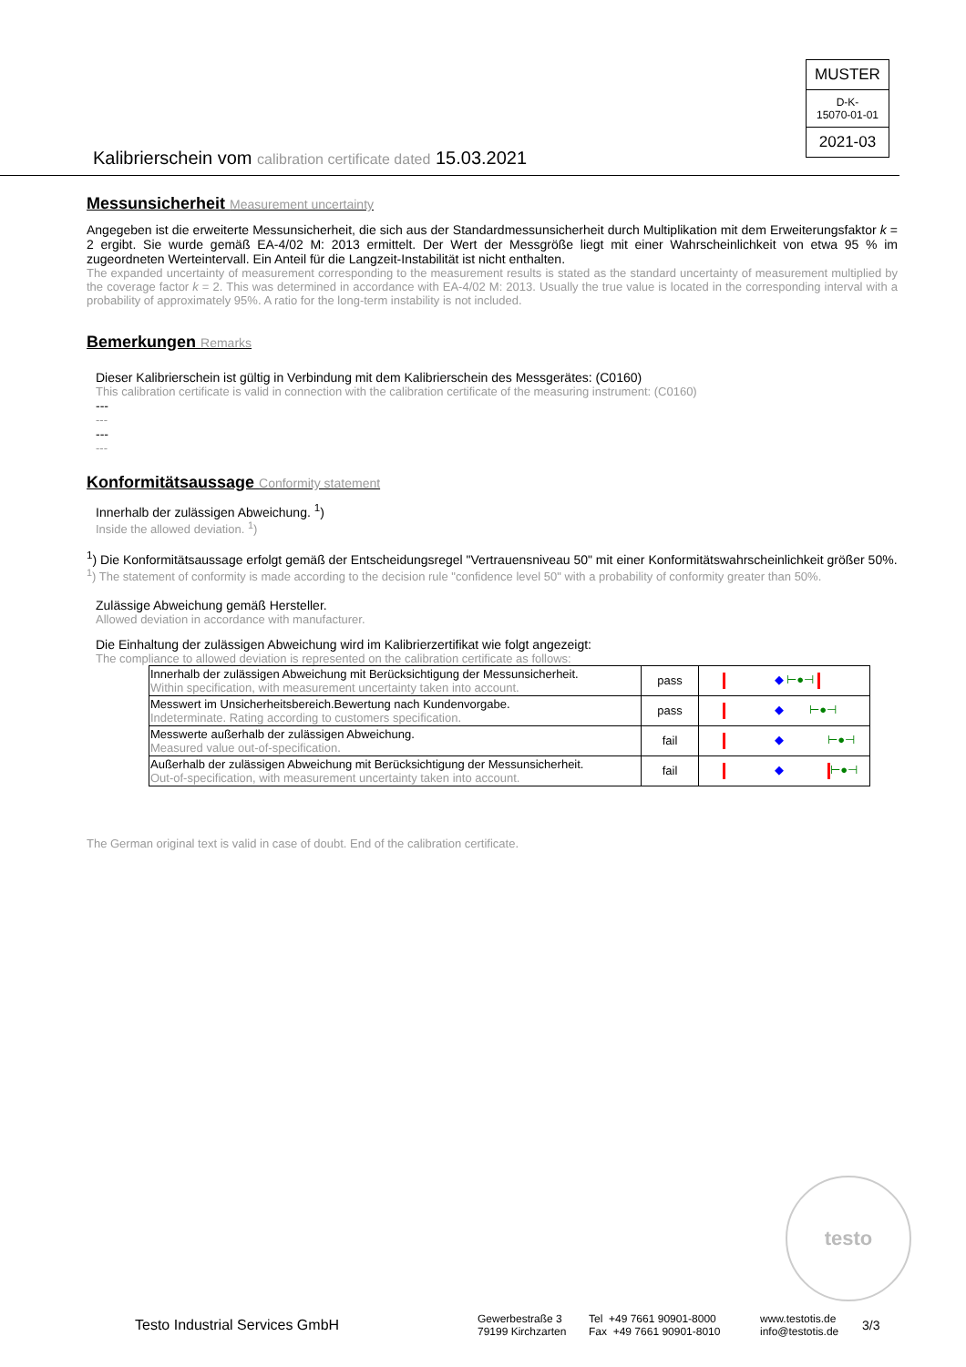MUSTER
D-K-
15070-01-01
2021-03
Kalibrierschein vom calibration certificate dated 15.03.2021
Messunsicherheit Measurement uncertainty
Angegeben ist die erweiterte Messunsicherheit, die sich aus der Standardmessunsicherheit durch Multiplikation mit dem Erweiterungsfaktor k = 2 ergibt. Sie wurde gemäß EA-4/02 M: 2013 ermittelt. Der Wert der Messgröße liegt mit einer Wahrscheinlichkeit von etwa 95 % im zugeordneten Werteintervall. Ein Anteil für die Langzeit-Instabilität ist nicht enthalten.
The expanded uncertainty of measurement corresponding to the measurement results is stated as the standard uncertainty of measurement multiplied by the coverage factor k = 2. This was determined in accordance with EA-4/02 M: 2013. Usually the true value is located in the corresponding interval with a probability of approximately 95%. A ratio for the long-term instability is not included.
Bemerkungen Remarks
Dieser Kalibrierschein ist gültig in Verbindung mit dem Kalibrierschein des Messgerätes: (C0160)
This calibration certificate is valid in connection with the calibration certificate of the measuring instrument: (C0160)
---
---
---
---
Konformitätsaussage Conformity statement
Innerhalb der zulässigen Abweichung. <sup>1</sup>)
Inside the allowed deviation. <sup>1</sup>)
<sup>1</sup>) Die Konformitätsaussage erfolgt gemäß der Entscheidungsregel "Vertrauensniveau 50" mit einer Konformitätswahrscheinlichkeit größer 50%.
<sup>1</sup>) The statement of conformity is made according to the decision rule "confidence level 50" with a probability of conformity greater than 50%.
Zulässige Abweichung gemäß Hersteller.
Allowed deviation in accordance with manufacturer.
Die Einhaltung der zulässigen Abweichung wird im Kalibrierzertifikat wie folgt angezeigt:
The compliance to allowed deviation is represented on the calibration certificate as follows:
| Innerhalb der zulässigen Abweichung mit Berücksichtigung der Messunsicherheit. Within specification, with measurement uncertainty taken into account. | pass | ◆ ⊢●⊣ |
| Messwert im Unsicherheitsbereich.Bewertung nach Kundenvorgabe. Indeterminate. Rating according to customers specification. | pass | ◆ ⊢●⊣ |
| Messwerte außerhalb der zulässigen Abweichung. Measured value out-of-specification. | fail | ◆ ⊢●⊣ |
| Außerhalb der zulässigen Abweichung mit Berücksichtigung der Messunsicherheit. Out-of-specification, with measurement uncertainty taken into account. | fail | ◆ ⊢●⊣ |
The German original text is valid in case of doubt. End of the calibration certificate.
testo
Testo Industrial Services GmbH
Gewerbestraße 3
79199 Kirchzarten
Tel +49 7661 90901-8000
Fax +49 7661 90901-8010
www.testotis.de
info@testotis.de
3/3